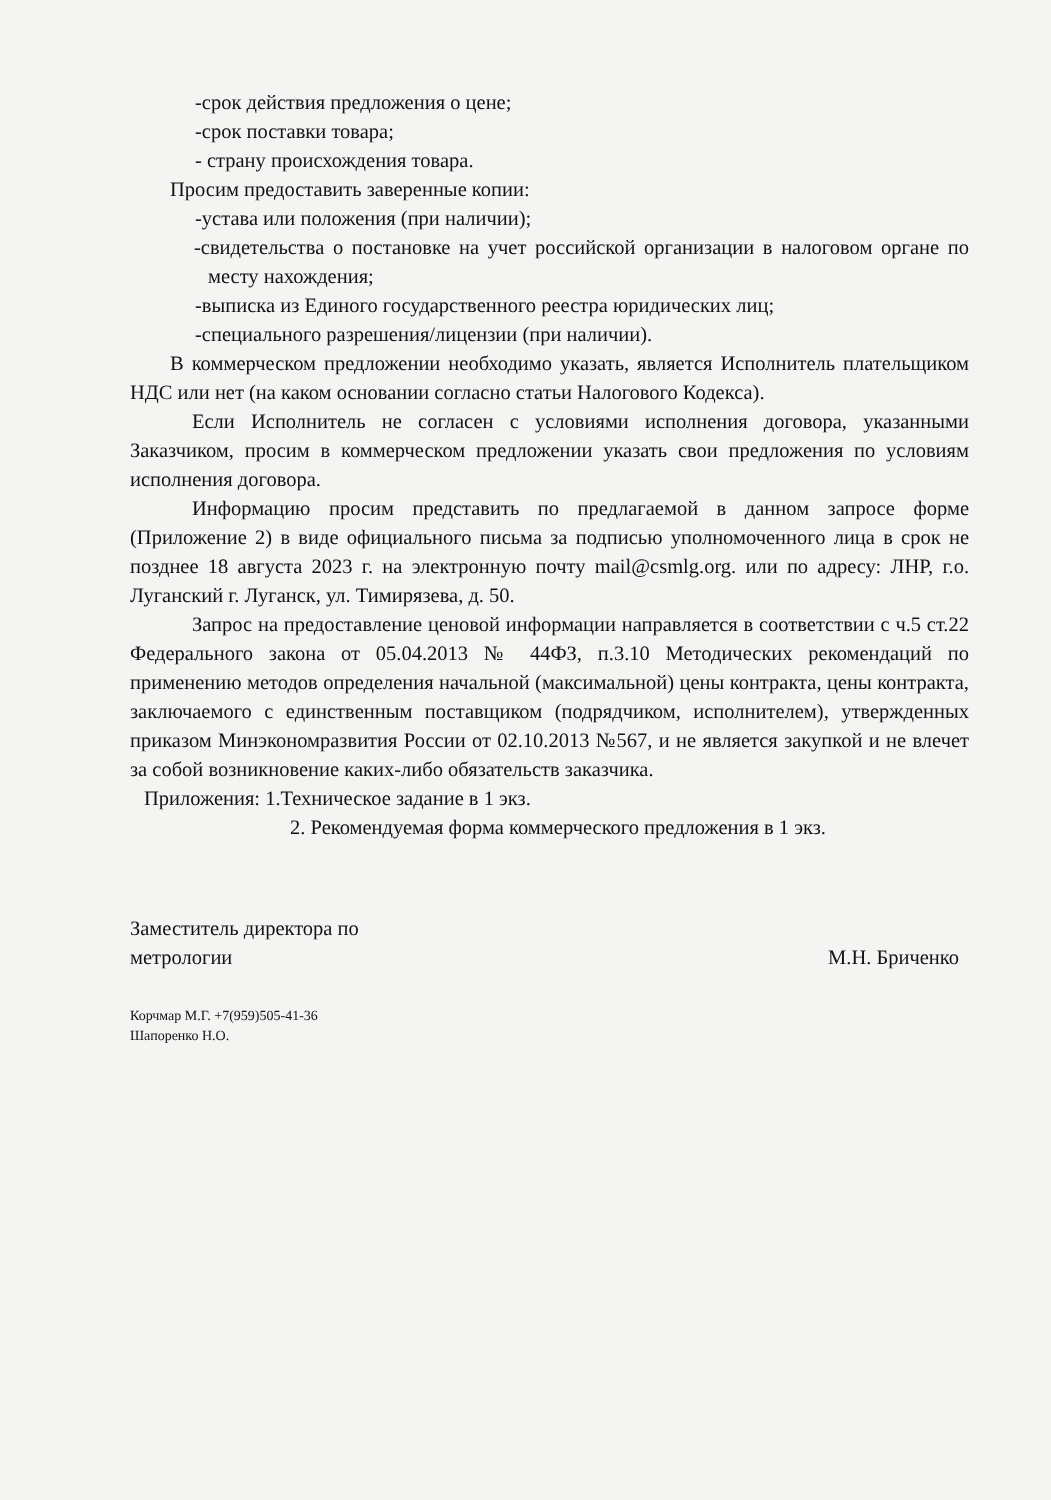-срок действия предложения о цене;
-срок поставки товара;
- страну происхождения товара.
Просим предоставить заверенные копии:
-устава или положения (при наличии);
-свидетельства о постановке на учет российской организации в налоговом органе по месту нахождения;
-выписка из Единого государственного реестра юридических лиц;
-специального разрешения/лицензии (при наличии).
В коммерческом предложении необходимо указать, является Исполнитель плательщиком НДС или нет (на каком основании согласно статьи Налогового Кодекса).
Если Исполнитель не согласен с условиями исполнения договора, указанными Заказчиком, просим в коммерческом предложении указать свои предложения по условиям исполнения договора.
Информацию просим представить по предлагаемой в данном запросе форме (Приложение 2) в виде официального письма за подписью уполномоченного лица в срок не позднее 18 августа 2023 г. на электронную почту mail@csmlg.org. или по адресу: ЛНР, г.о. Луганский г. Луганск, ул. Тимирязева, д. 50.
Запрос на предоставление ценовой информации направляется в соответствии с ч.5 ст.22 Федерального закона от 05.04.2013 № 44ФЗ, п.3.10 Методических рекомендаций по применению методов определения начальной (максимальной) цены контракта, цены контракта, заключаемого с единственным поставщиком (подрядчиком, исполнителем), утвержденных приказом Минэкономразвития России от 02.10.2013 №567, и не является закупкой и не влечет за собой возникновение каких-либо обязательств заказчика.
Приложения: 1.Техническое задание в 1 экз.
2. Рекомендуемая форма коммерческого предложения в 1 экз.
Заместитель директора по
метрологии
М.Н. Бриченко
Корчмар М.Г. +7(959)505-41-36
Шапоренко Н.О.